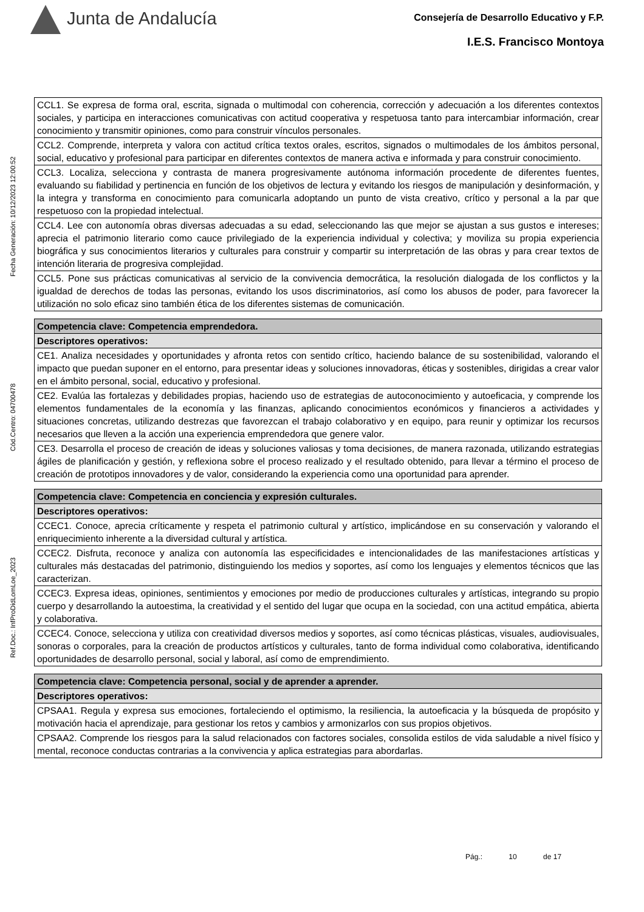Junta de Andalucía
Consejería de Desarrollo Educativo y F.P.
I.E.S. Francisco Montoya
Ref.Doc.: InfProDidLomLoe_2023
Cód.Centro: 04700478
Fecha Generación: 10/12/2023 12:00:52
| CCL1. Se expresa de forma oral, escrita, signada o multimodal con coherencia, corrección y adecuación a los diferentes contextos sociales, y participa en interacciones comunicativas con actitud cooperativa y respetuosa tanto para intercambiar información, crear conocimiento y transmitir opiniones, como para construir vínculos personales. |
| CCL2. Comprende, interpreta y valora con actitud crítica textos orales, escritos, signados o multimodales de los ámbitos personal, social, educativo y profesional para participar en diferentes contextos de manera activa e informada y para construir conocimiento. |
| CCL3. Localiza, selecciona y contrasta de manera progresivamente autónoma información procedente de diferentes fuentes, evaluando su fiabilidad y pertinencia en función de los objetivos de lectura y evitando los riesgos de manipulación y desinformación, y la integra y transforma en conocimiento para comunicarla adoptando un punto de vista creativo, crítico y personal a la par que respetuoso con la propiedad intelectual. |
| CCL4. Lee con autonomía obras diversas adecuadas a su edad, seleccionando las que mejor se ajustan a sus gustos e intereses; aprecia el patrimonio literario como cauce privilegiado de la experiencia individual y colectiva; y moviliza su propia experiencia biográfica y sus conocimientos literarios y culturales para construir y compartir su interpretación de las obras y para crear textos de intención literaria de progresiva complejidad. |
| CCL5. Pone sus prácticas comunicativas al servicio de la convivencia democrática, la resolución dialogada de los conflictos y la igualdad de derechos de todas las personas, evitando los usos discriminatorios, así como los abusos de poder, para favorecer la utilización no solo eficaz sino también ética de los diferentes sistemas de comunicación. |
| Competencia clave: Competencia emprendedora. |
| --- |
| Descriptores operativos: |
| CE1. Analiza necesidades y oportunidades y afronta retos con sentido crítico, haciendo balance de su sostenibilidad, valorando el impacto que puedan suponer en el entorno, para presentar ideas y soluciones innovadoras, éticas y sostenibles, dirigidas a crear valor en el ámbito personal, social, educativo y profesional. |
| CE2. Evalúa las fortalezas y debilidades propias, haciendo uso de estrategias de autoconocimiento y autoeficacia, y comprende los elementos fundamentales de la economía y las finanzas, aplicando conocimientos económicos y financieros a actividades y situaciones concretas, utilizando destrezas que favorezcan el trabajo colaborativo y en equipo, para reunir y optimizar los recursos necesarios que lleven a la acción una experiencia emprendedora que genere valor. |
| CE3. Desarrolla el proceso de creación de ideas y soluciones valiosas y toma decisiones, de manera razonada, utilizando estrategias ágiles de planificación y gestión, y reflexiona sobre el proceso realizado y el resultado obtenido, para llevar a término el proceso de creación de prototipos innovadores y de valor, considerando la experiencia como una oportunidad para aprender. |
| Competencia clave: Competencia en conciencia y expresión culturales. |
| --- |
| Descriptores operativos: |
| CCEC1. Conoce, aprecia críticamente y respeta el patrimonio cultural y artístico, implicándose en su conservación y valorando el enriquecimiento inherente a la diversidad cultural y artística. |
| CCEC2. Disfruta, reconoce y analiza con autonomía las especificidades e intencionalidades de las manifestaciones artísticas y culturales más destacadas del patrimonio, distinguiendo los medios y soportes, así como los lenguajes y elementos técnicos que las caracterizan. |
| CCEC3. Expresa ideas, opiniones, sentimientos y emociones por medio de producciones culturales y artísticas, integrando su propio cuerpo y desarrollando la autoestima, la creatividad y el sentido del lugar que ocupa en la sociedad, con una actitud empática, abierta y colaborativa. |
| CCEC4. Conoce, selecciona y utiliza con creatividad diversos medios y soportes, así como técnicas plásticas, visuales, audiovisuales, sonoras o corporales, para la creación de productos artísticos y culturales, tanto de forma individual como colaborativa, identificando oportunidades de desarrollo personal, social y laboral, así como de emprendimiento. |
| Competencia clave: Competencia personal, social y de aprender a aprender. |
| --- |
| Descriptores operativos: |
| CPSAA1. Regula y expresa sus emociones, fortaleciendo el optimismo, la resiliencia, la autoeficacia y la búsqueda de propósito y motivación hacia el aprendizaje, para gestionar los retos y cambios y armonizarlos con sus propios objetivos. |
| CPSAA2. Comprende los riesgos para la salud relacionados con factores sociales, consolida estilos de vida saludable a nivel físico y mental, reconoce conductas contrarias a la convivencia y aplica estrategias para abordarlas. |
Pág.: 10 de 17